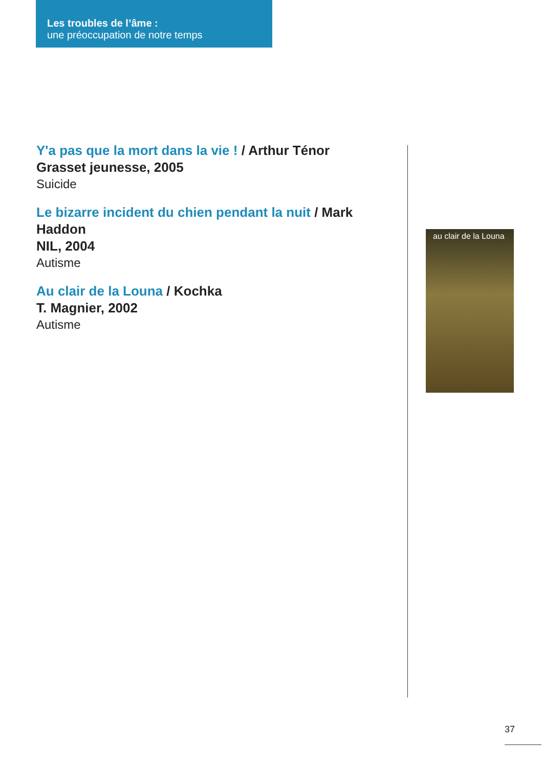Les troubles de l’âme :
une préoccupation de notre temps
Y'a pas que la mort dans la vie ! / Arthur Ténor
Grasset jeunesse, 2005
Suicide
Le bizarre incident du chien pendant la nuit / Mark Haddon
NIL, 2004
Autisme
Au clair de la Louna / Kochka
T. Magnier, 2002
Autisme
au clair de la Louna
37